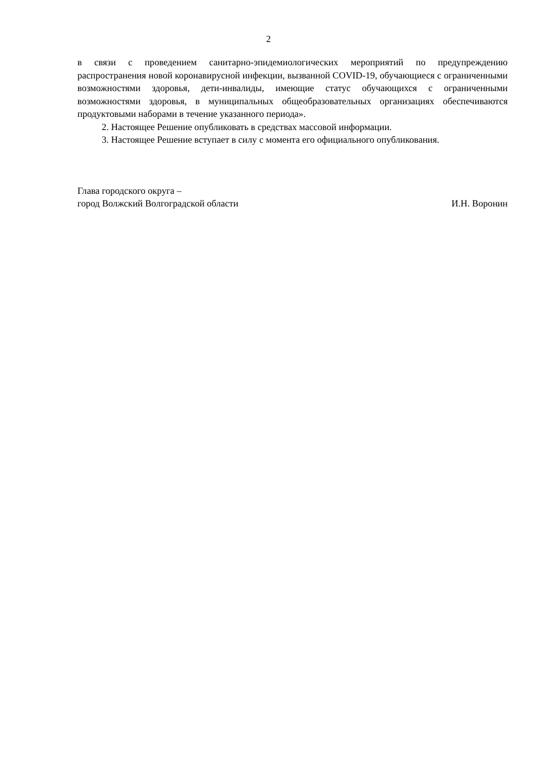2
в связи с проведением санитарно-эпидемиологических мероприятий по предупреждению распространения новой коронавирусной инфекции, вызванной COVID-19, обучающиеся с ограниченными возможностями здоровья, дети-инвалиды, имеющие статус обучающихся с ограниченными возможностями здоровья, в муниципальных общеобразовательных организациях обеспечиваются продуктовыми наборами в течение указанного периода».
2. Настоящее Решение опубликовать в средствах массовой информации.
3. Настоящее Решение вступает в силу с момента его официального опубликования.
Глава городского округа –
город Волжский Волгоградской области И.Н. Воронин